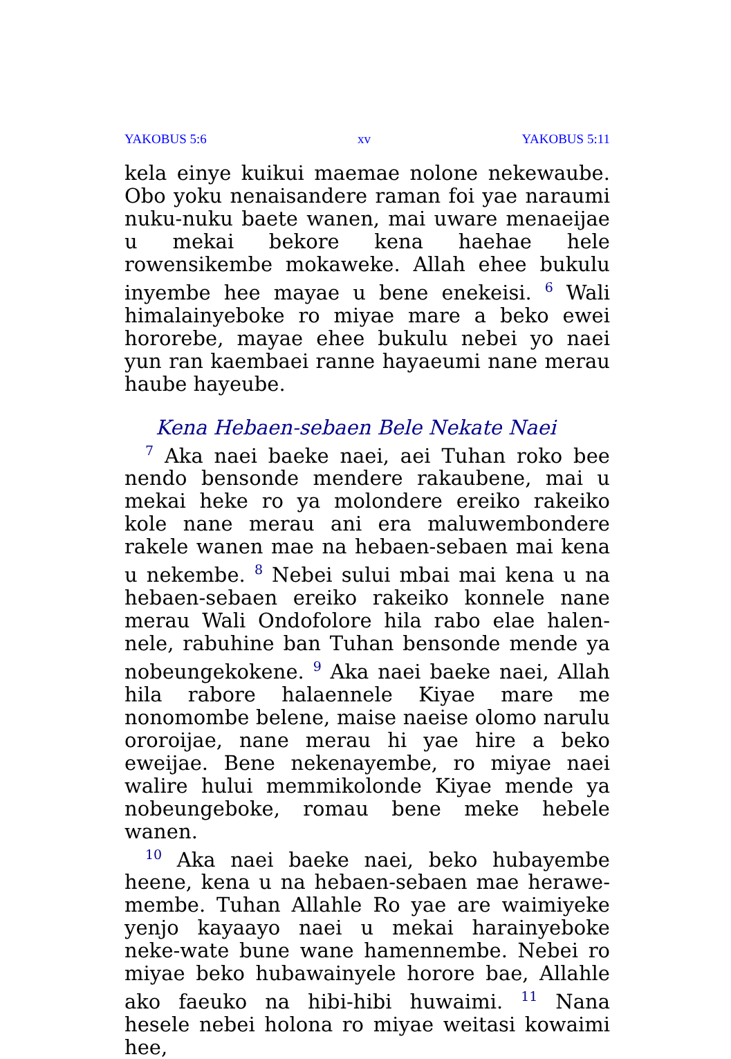YAKOBUS 5:6 xv YAKOBUS 5:11
kela einye kuikui maemae nolone nekewaube. Obo yoku nenaisandere raman foi yae naraumi nuku-nuku baete wanen, mai uware menaeijae u mekai bekore kena haehae hele rowensikembe mokaweke. Allah ehee bukulu inyembe hee mayae u bene enekeisi. <sup>6</sup> Wali himalainyeboke ro miyae mare a beko ewei hororebe, mayae ehee bukulu nebei yo naei yun ran kaembaei ranne hayaeumi nane merau haube hayeube.
Kena Hebaen-sebaen Bele Nekate Naei
<sup>7</sup> Aka naei baeke naei, aei Tuhan roko bee nendo bensonde mendere rakaubene, mai u mekai heke ro ya molondere ereiko rakeiko kole nane merau ani era maluwembondere rakele wanen mae na hebaen-sebaen mai kena u nekembe. <sup>8</sup> Nebei sului mbai mai kena u na hebaen-sebaen ereiko rakeiko konnele nane merau Wali Ondofolore hila rabo elae halen-nele, rabuhine ban Tuhan bensonde mende ya nobeungekokene. <sup>9</sup> Aka naei baeke naei, Allah hila rabore halaennele Kiyae mare me nonomombe belene, maise naeise olomo narulu ororoijae, nane merau hi yae hire a beko eweijae. Bene nekenayembe, ro miyae naei walire hului memmikolonde Kiyae mende ya nobeungeboke, romau bene meke hebele wanen.
<sup>10</sup> Aka naei baeke naei, beko hubayembe heene, kena u na hebaen-sebaen mae herawe-membe. Tuhan Allahle Ro yae are waimiyeke yenjo kayaayo naei u mekai harainyeboke neke-wate bune wane hamennembe. Nebei ro miyae beko hubawainyele horore bae, Allahle ako faeuko na hibi-hibi huwaimi. <sup>11</sup> Nana hesele nebei holona ro miyae weitasi kowaimi hee,